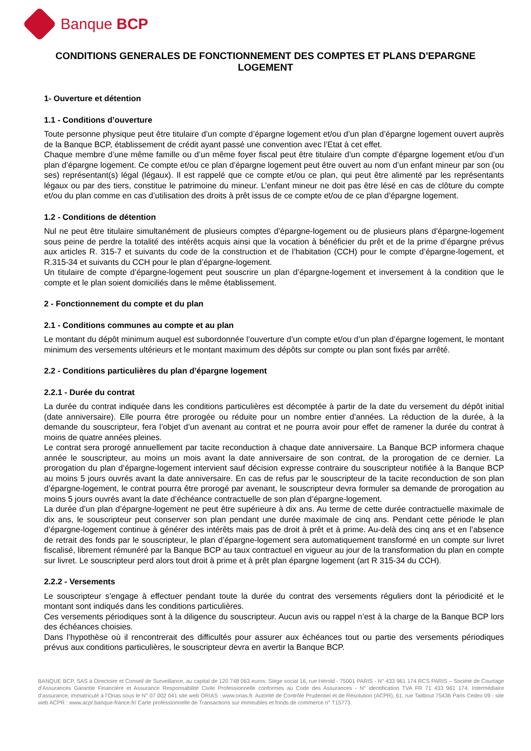Banque BCP
CONDITIONS GENERALES DE FONCTIONNEMENT DES COMPTES ET PLANS D'EPARGNE LOGEMENT
1- Ouverture et détention
1.1 - Conditions d’ouverture
Toute personne physique peut être titulaire d’un compte d’épargne logement et/ou d’un plan d’épargne logement ouvert auprès de la Banque BCP, établissement de crédit ayant passé une convention avec l’Etat à cet effet.
Chaque membre d’une même famille ou d’un même foyer fiscal peut être titulaire d’un compte d’épargne logement et/ou d’un plan d’épargne logement. Ce compte et/ou ce plan d’épargne logement peut être ouvert au nom d’un enfant mineur par son (ou ses) représentant(s) légal (légaux). Il est rappelé que ce compte et/ou ce plan, qui peut être alimenté par les représentants légaux ou par des tiers, constitue le patrimoine du mineur. L’enfant mineur ne doit pas être lésé en cas de clôture du compte et/ou du plan comme en cas d’utilisation des droits à prêt issus de ce compte et/ou de ce plan d’épargne logement.
1.2 - Conditions de détention
Nul ne peut être titulaire simultanément de plusieurs comptes d’épargne-logement ou de plusieurs plans d’épargne-logement sous peine de perdre la totalité des intérêts acquis ainsi que la vocation à bénéficier du prêt et de la prime d’épargne prévus aux articles R. 315-7 et suivants du code de la construction et de l’habitation (CCH) pour le compte d’épargne-logement, et R.315-34 et suivants du CCH pour le plan d’épargne-logement.
Un titulaire de compte d’épargne-logement peut souscrire un plan d’épargne-logement et inversement à la condition que le compte et le plan soient domiciliés dans le même établissement.
2 - Fonctionnement du compte et du plan
2.1 - Conditions communes au compte et au plan
Le montant du dépôt minimum auquel est subordonnée l’ouverture d’un compte et/ou d’un plan d’épargne logement, le montant minimum des versements ultérieurs et le montant maximum des dépôts sur compte ou plan sont fixés par arrêté.
2.2 - Conditions particulières du plan d’épargne logement
2.2.1 - Durée du contrat
La durée du contrat indiquée dans les conditions particulières est décomptée à partir de la date du versement du dépôt initial (date anniversaire). Elle pourra être prorogée ou réduite pour un nombre entier d’années. La réduction de la durée, à la demande du souscripteur, fera l’objet d’un avenant au contrat et ne pourra avoir pour effet de ramener la durée du contrat à moins de quatre années pleines.
Le contrat sera prorogé annuellement par tacite reconduction à chaque date anniversaire. La Banque BCP informera chaque année le souscripteur, au moins un mois avant la date anniversaire de son contrat, de la prorogation de ce dernier. La prorogation du plan d’épargne-logement intervient sauf décision expresse contraire du souscripteur notifiée à la Banque BCP au moins 5 jours ouvrés avant la date anniversaire. En cas de refus par le souscripteur de la tacite reconduction de son plan d’épargne-logement, le contrat pourra être prorogé par avenant, le souscripteur devra formuler sa demande de prorogation au moins 5 jours ouvrés avant la date d’échéance contractuelle de son plan d’épargne-logement.
La durée d’un plan d’épargne-logement ne peut être supérieure à dix ans. Au terme de cette durée contractuelle maximale de dix ans, le souscripteur peut conserver son plan pendant une durée maximale de cinq ans. Pendant cette période le plan d’épargne-logement continue à générer des intérêts mais pas de droit à prêt et à prime. Au-delà des cinq ans et en l’absence de retrait des fonds par le souscripteur, le plan d’épargne-logement sera automatiquement transformé en un compte sur livret fiscalisé, librement rémunéré par la Banque BCP au taux contractuel en vigueur au jour de la transformation du plan en compte sur livret. Le souscripteur perd alors tout droit à prime et à prêt plan épargne logement (art R 315-34 du CCH).
2.2.2 - Versements
Le souscripteur s’engage à effectuer pendant toute la durée du contrat des versements réguliers dont la périodicité et le montant sont indiqués dans les conditions particulières.
Ces versements périodiques sont à la diligence du souscripteur. Aucun avis ou rappel n’est à la charge de la Banque BCP lors des échéances choisies.
Dans l’hypothèse où il rencontrerait des difficultés pour assurer aux échéances tout ou partie des versements périodiques prévus aux conditions particulières, le souscripteur devra en avertir la Banque BCP.
BANQUE BCP, SAS à Directoire et Conseil de Surveillance, au capital de 120 748 063 euros. Siège social 16, rue Hérold - 75001 PARIS - N° 433 961 174 RCS PARIS – Société de Courtage d’Assurances Garantie Financière et Assurance Responsabilité Civile Professionnelle conformes au Code des Assurances - N° identification TVA FR 71 433 961 174. Intermédiaire d’assurance, immatriculé à l’Orias sous le N° 07 002 041 site web ORIAS : www.orias.fr. Autorité de Contrôle Prudentiel et de Résolution (ACPR), 61, rue Taitbout 75436 Paris Cedex 09 - site web ACPR : www.acpr.banque-france.fr/ Carte professionnelle de Transactions sur immeubles et fonds de commerce n° T15773.